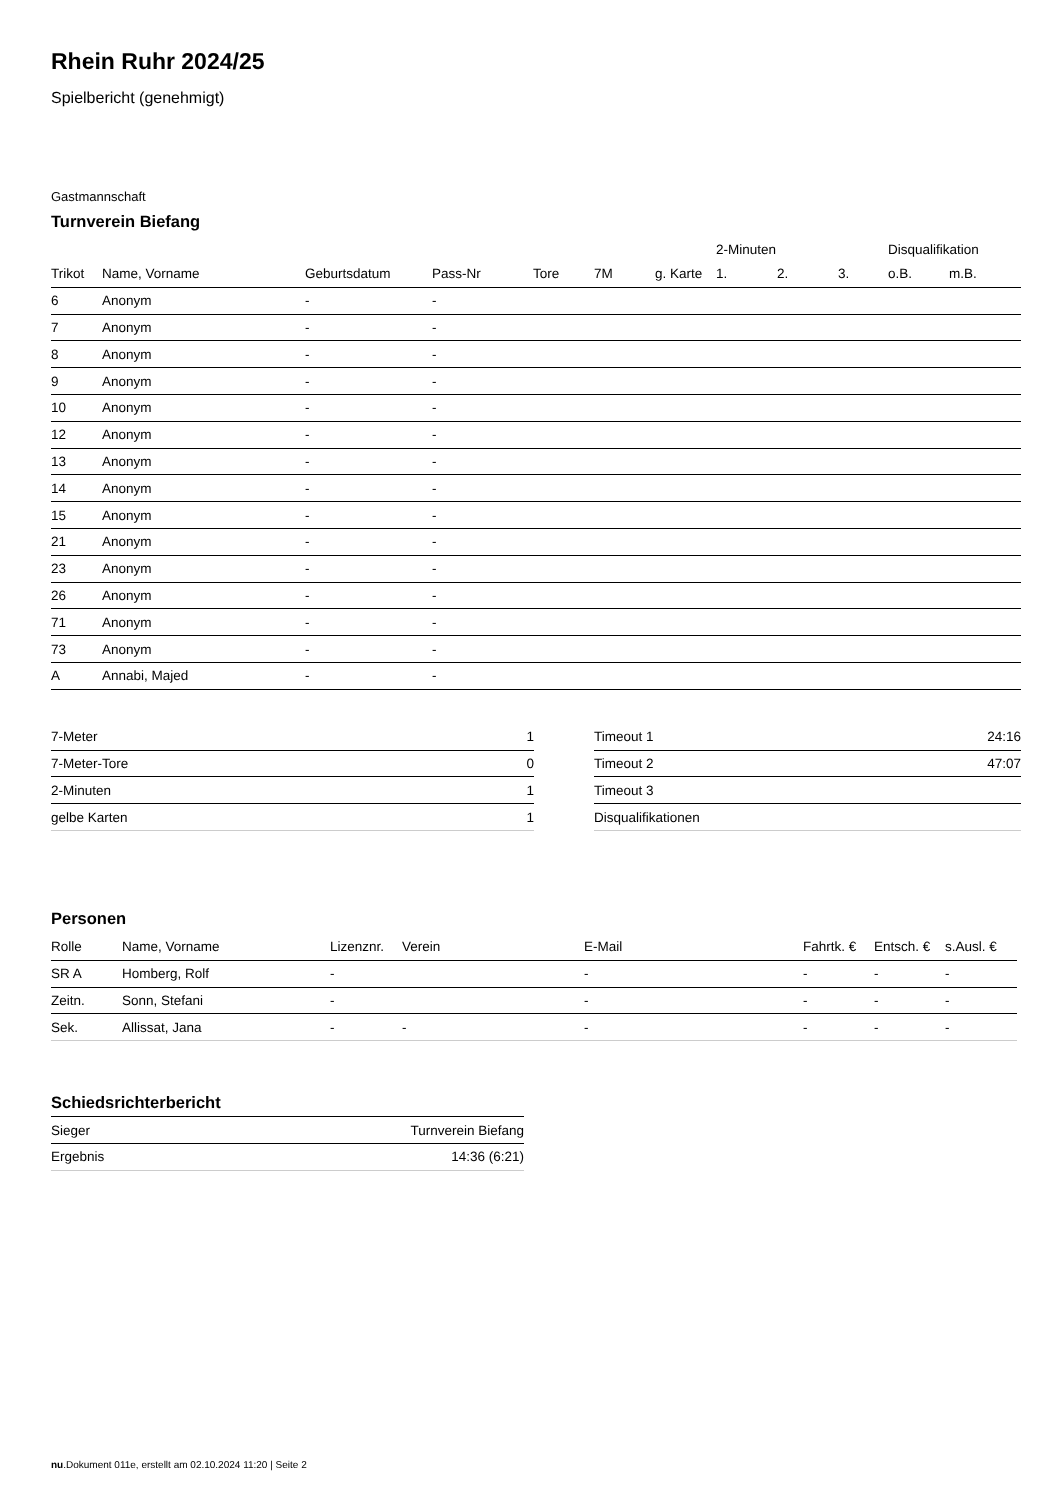Rhein Ruhr 2024/25
Spielbericht (genehmigt)
Gastmannschaft
Turnverein Biefang
| | | | | | | | 2-Minuten | | | Disqualifikation | |
| --- | --- | --- | --- | --- | --- | --- | --- | --- | --- | --- | --- |
| Trikot | Name, Vorname | Geburtsdatum | Pass-Nr | Tore | 7M | g. Karte | 1. | 2. | 3. | o.B. | m.B. |
| 6 | Anonym | - | - | | | | | | | | |
| 7 | Anonym | - | - | | | | | | | | |
| 8 | Anonym | - | - | | | | | | | | |
| 9 | Anonym | - | - | | | | | | | | |
| 10 | Anonym | - | - | | | | | | | | |
| 12 | Anonym | - | - | | | | | | | | |
| 13 | Anonym | - | - | | | | | | | | |
| 14 | Anonym | - | - | | | | | | | | |
| 15 | Anonym | - | - | | | | | | | | |
| 21 | Anonym | - | - | | | | | | | | |
| 23 | Anonym | - | - | | | | | | | | |
| 26 | Anonym | - | - | | | | | | | | |
| 71 | Anonym | - | - | | | | | | | | |
| 73 | Anonym | - | - | | | | | | | | |
| A | Annabi, Majed | - | - | | | | | | | | |
| 7-Meter | 1 |
| 7-Meter-Tore | 0 |
| 2-Minuten | 1 |
| gelbe Karten | 1 |
| Timeout 1 | 24:16 |
| Timeout 2 | 47:07 |
| Timeout 3 | |
| Disqualifikationen | |
Personen
| Rolle | Name, Vorname | Lizenznr. | Verein | E-Mail | Fahrtk. € | Entsch. € | s.Ausl. € |
| --- | --- | --- | --- | --- | --- | --- | --- |
| SR A | Homberg, Rolf | - | | - | - | - | - |
| Zeitn. | Sonn, Stefani | - | | - | - | - | - |
| Sek. | Allissat, Jana | - | - | - | - | - | - |
Schiedsrichterbericht
| Sieger | Turnverein Biefang |
| Ergebnis | 14:36 (6:21) |
nu.Dokument 011e, erstellt am 02.10.2024 11:20 | Seite 2